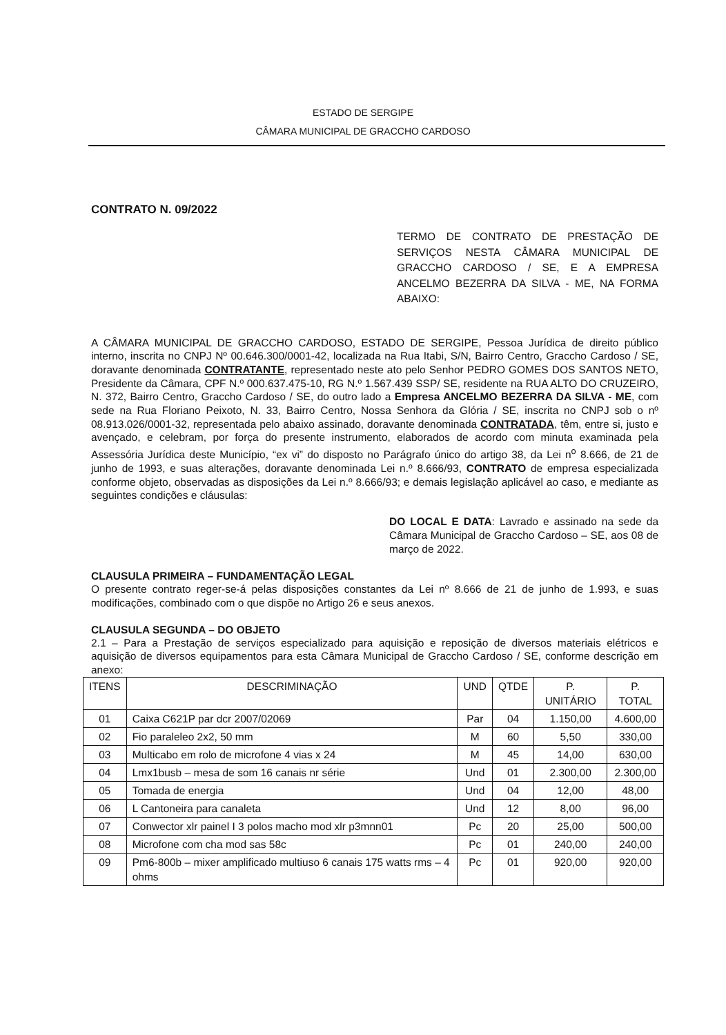ESTADO DE SERGIPE
CÂMARA MUNICIPAL DE GRACCHO CARDOSO
CONTRATO N. 09/2022
TERMO DE CONTRATO DE PRESTAÇÃO DE SERVIÇOS NESTA CÂMARA MUNICIPAL DE GRACCHO CARDOSO / SE, E A EMPRESA ANCELMO BEZERRA DA SILVA - ME, NA FORMA ABAIXO:
A CÂMARA MUNICIPAL DE GRACCHO CARDOSO, ESTADO DE SERGIPE, Pessoa Jurídica de direito público interno, inscrita no CNPJ Nº 00.646.300/0001-42, localizada na Rua Itabi, S/N, Bairro Centro, Graccho Cardoso / SE, doravante denominada CONTRATANTE, representado neste ato pelo Senhor PEDRO GOMES DOS SANTOS NETO, Presidente da Câmara, CPF N.º 000.637.475-10, RG N.º 1.567.439 SSP/ SE, residente na RUA ALTO DO CRUZEIRO, N. 372, Bairro Centro, Graccho Cardoso / SE, do outro lado a Empresa ANCELMO BEZERRA DA SILVA - ME, com sede na Rua Floriano Peixoto, N. 33, Bairro Centro, Nossa Senhora da Glória / SE, inscrita no CNPJ sob o nº 08.913.026/0001-32, representada pelo abaixo assinado, doravante denominada CONTRATADA, têm, entre si, justo e avençado, e celebram, por força do presente instrumento, elaborados de acordo com minuta examinada pela Assessória Jurídica deste Município, “ex vi” do disposto no Parágrafo único do artigo 38, da Lei n<sup>o</sup> 8.666, de 21 de junho de 1993, e suas alterações, doravante denominada Lei n.º 8.666/93, CONTRATO de empresa especializada conforme objeto, observadas as disposições da Lei n.º 8.666/93; e demais legislação aplicável ao caso, e mediante as seguintes condições e cláusulas:
DO LOCAL E DATA: Lavrado e assinado na sede da Câmara Municipal de Graccho Cardoso – SE, aos 08 de março de 2022.
CLAUSULA PRIMEIRA – FUNDAMENTAÇÃO LEGAL
O presente contrato reger-se-á pelas disposições constantes da Lei nº 8.666 de 21 de junho de 1.993, e suas modificações, combinado com o que dispõe no Artigo 26 e seus anexos.
CLAUSULA SEGUNDA – DO OBJETO
2.1 – Para a Prestação de serviços especializado para aquisição e reposição de diversos materiais elétricos e aquisição de diversos equipamentos para esta Câmara Municipal de Graccho Cardoso / SE, conforme descrição em anexo:
| ITENS | DESCRIMINAÇÃO | UND | QTDE | P. UNITÁRIO | P. TOTAL |
| --- | --- | --- | --- | --- | --- |
| 01 | Caixa C621P par dcr 2007/02069 | Par | 04 | 1.150,00 | 4.600,00 |
| 02 | Fio paraleleo 2x2, 50 mm | M | 60 | 5,50 | 330,00 |
| 03 | Multicabo em rolo de microfone 4 vias x 24 | M | 45 | 14,00 | 630,00 |
| 04 | Lmx1busb – mesa de som 16 canais nr série | Und | 01 | 2.300,00 | 2.300,00 |
| 05 | Tomada de energia | Und | 04 | 12,00 | 48,00 |
| 06 | L Cantoneira para canaleta | Und | 12 | 8,00 | 96,00 |
| 07 | Conwector xlr painel I 3 polos macho mod xlr p3mnn01 | Pc | 20 | 25,00 | 500,00 |
| 08 | Microfone com cha mod sas 58c | Pc | 01 | 240,00 | 240,00 |
| 09 | Pm6-800b – mixer amplificado multiuso 6 canais 175 watts rms – 4 ohms | Pc | 01 | 920,00 | 920,00 |